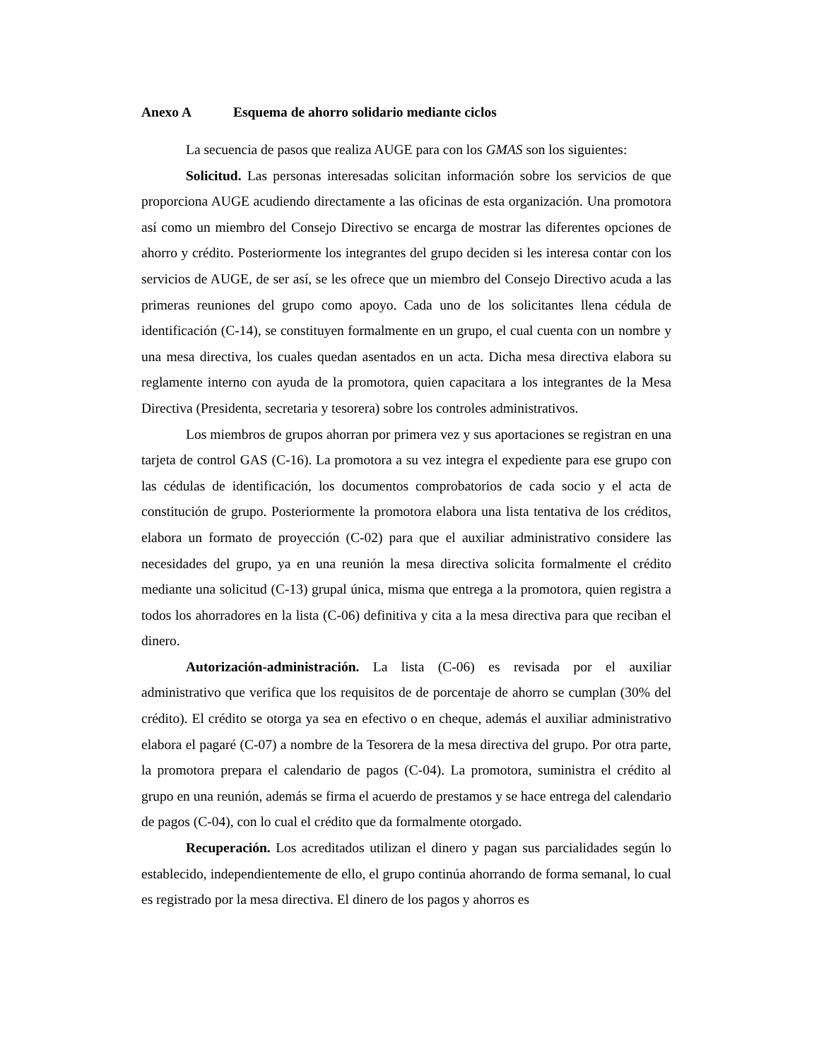Anexo A Esquema de ahorro solidario mediante ciclos
La secuencia de pasos que realiza AUGE para con los GMAS son los siguientes:
Solicitud. Las personas interesadas solicitan información sobre los servicios de que proporciona AUGE acudiendo directamente a las oficinas de esta organización. Una promotora así como un miembro del Consejo Directivo se encarga de mostrar las diferentes opciones de ahorro y crédito. Posteriormente los integrantes del grupo deciden si les interesa contar con los servicios de AUGE, de ser así, se les ofrece que un miembro del Consejo Directivo acuda a las primeras reuniones del grupo como apoyo. Cada uno de los solicitantes llena cédula de identificación (C-14), se constituyen formalmente en un grupo, el cual cuenta con un nombre y una mesa directiva, los cuales quedan asentados en un acta. Dicha mesa directiva elabora su reglamente interno con ayuda de la promotora, quien capacitara a los integrantes de la Mesa Directiva (Presidenta, secretaria y tesorera) sobre los controles administrativos.
Los miembros de grupos ahorran por primera vez y sus aportaciones se registran en una tarjeta de control GAS (C-16). La promotora a su vez integra el expediente para ese grupo con las cédulas de identificación, los documentos comprobatorios de cada socio y el acta de constitución de grupo. Posteriormente la promotora elabora una lista tentativa de los créditos, elabora un formato de proyección (C-02) para que el auxiliar administrativo considere las necesidades del grupo, ya en una reunión la mesa directiva solicita formalmente el crédito mediante una solicitud (C-13) grupal única, misma que entrega a la promotora, quien registra a todos los ahorradores en la lista (C-06) definitiva y cita a la mesa directiva para que reciban el dinero.
Autorización-administración. La lista (C-06) es revisada por el auxiliar administrativo que verifica que los requisitos de de porcentaje de ahorro se cumplan (30% del crédito). El crédito se otorga ya sea en efectivo o en cheque, además el auxiliar administrativo elabora el pagaré (C-07) a nombre de la Tesorera de la mesa directiva del grupo. Por otra parte, la promotora prepara el calendario de pagos (C-04). La promotora, suministra el crédito al grupo en una reunión, además se firma el acuerdo de prestamos y se hace entrega del calendario de pagos (C-04), con lo cual el crédito que da formalmente otorgado.
Recuperación. Los acreditados utilizan el dinero y pagan sus parcialidades según lo establecido, independientemente de ello, el grupo continúa ahorrando de forma semanal, lo cual es registrado por la mesa directiva. El dinero de los pagos y ahorros es